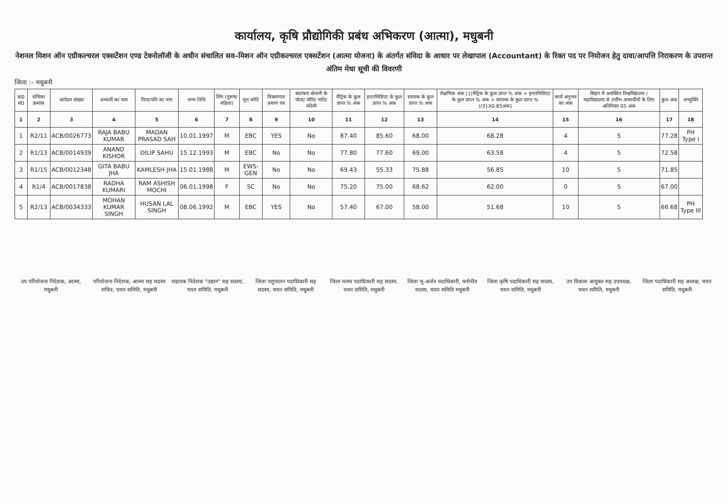कार्यालय, कृषि प्रौद्योगिकी प्रबंध अभिकरण (आत्मा), मधुबनी
नेशनल मिशन ऑन एग्रीकल्चरल एक्सटेंशन एण्ड टेक्नोलॉजी के अधीन संचालित सव–मिशन ऑन एग्रीकल्चरल एक्सटेंशन (आत्मा योजना) के अंतर्गत संविदा के आधार पर लेखापाल (Accountant) के रिक्त पद पर नियोजन हेतु दावा/आपत्ति निराकरण के उपरान्त अंतिम मेधा सूची की विवरणी
जिला :– मधुबनी
| क्र0 सं0 | संचिका क्रमांक | आवेदन संख्या | अभ्यर्थी का नाम | पिता/पति का नाम | जन्म तिथि | लिंग (पुरूष/ महिला) | मूल कोटि | विक्लांगता प्रमाण पत्र | स्वतंत्रता सेनानी के पोता/ पोति/ नाति/ नतिनी | मैट्रिक के कुल प्राप्त % अंक | इन्टरमिडिएट के कुल प्राप्त % अंक | स्नातक के कुल प्राप्त % अंक | शैक्षणिक अंक [{(मैट्रिक के कुल प्राप्त % अंक + इन्टरमिडिएट के कुल प्राप्त % अंक + स्नातक के कुल प्राप्त % )/3}X0.85अंक] | कार्य अनुभव का अंक | बिहार में अवस्थित विश्वविद्यालय / महाविद्यालय से उर्त्तीण अभ्यर्थीयों के लिए अतिरिक्त 05 अंक | कुल अंक | अभ्युक्ति |
| --- | --- | --- | --- | --- | --- | --- | --- | --- | --- | --- | --- | --- | --- | --- | --- | --- | --- |
| 1 | 2 | 3 | 4 | 5 | 6 | 7 | 8 | 9 | 10 | 11 | 12 | 13 | 14 | 15 | 16 | 17 | 18 |
| 1 | R2/11 | ACB/0026773 | RAJA BABU KUMAR | MADAN PRASAD SAH | 10.01.1997 | M | EBC | YES | No | 87.40 | 85.60 | 68.00 | 68.28 | 4 | 5 | 77.28 | PH Type I |
| 2 | R1/13 | ACB/0014939 | ANAND KISHOR | DILIP SAHU | 15.12.1993 | M | EBC | No | No | 77.80 | 77.60 | 69.00 | 63.58 | 4 | 5 | 72.58 | |
| 3 | R1/15 | ACB/0012348 | GITA BABU JHA | KAMLESH JHA | 15.01.1988 | M | EWS-GEN | No | No | 69.43 | 55.33 | 75.88 | 56.85 | 10 | 5 | 71.85 | |
| 4 | R1/4 | ACB/0017838 | RADHA KUMARI | RAM ASHISH MOCHI | 06.01.1998 | F | SC | No | No | 75.20 | 75.00 | 68.62 | 62.00 | 0 | 5 | 67.00 | |
| 5 | R2/13 | ACB/0034333 | MOHAN KUMAR SINGH | HUSAN LAL SINGH | 08.06.1992 | M | EBC | YES | No | 57.40 | 67.00 | 58.00 | 51.68 | 10 | 5 | 66.68 | PH Type III |
उप परियोजना निदेशक, आत्मा, मधुबनी
परियोजना निदेशक, आत्मा सह सदस्य सचिव, चयन समिति, मधुबनी
सहायक निदेशक "उद्यान" सह सदस्य, चयन समिति, मधुबनी
जिला पशुपालन पदाधिकारी सह सदस्य, चयन समिति, मधुबनी
जिला मत्स्य पदाधिकारी सह सदस्य, चयन समिति, मधुबनी
जिला भू-अर्जन पदाधिकारी, मनोनीत सदस्य, चयन समिति मधुबनी
जिला कृषि पदाधिकारी सह सदस्य, चयन समिति, मधुबनी
उप विकास आयुक्त सह उपाध्यक्ष, चयन समिति, मधुबनी
जिला पदाधिकारी सह अध्यक्ष, चयन समिति, मधुबनी